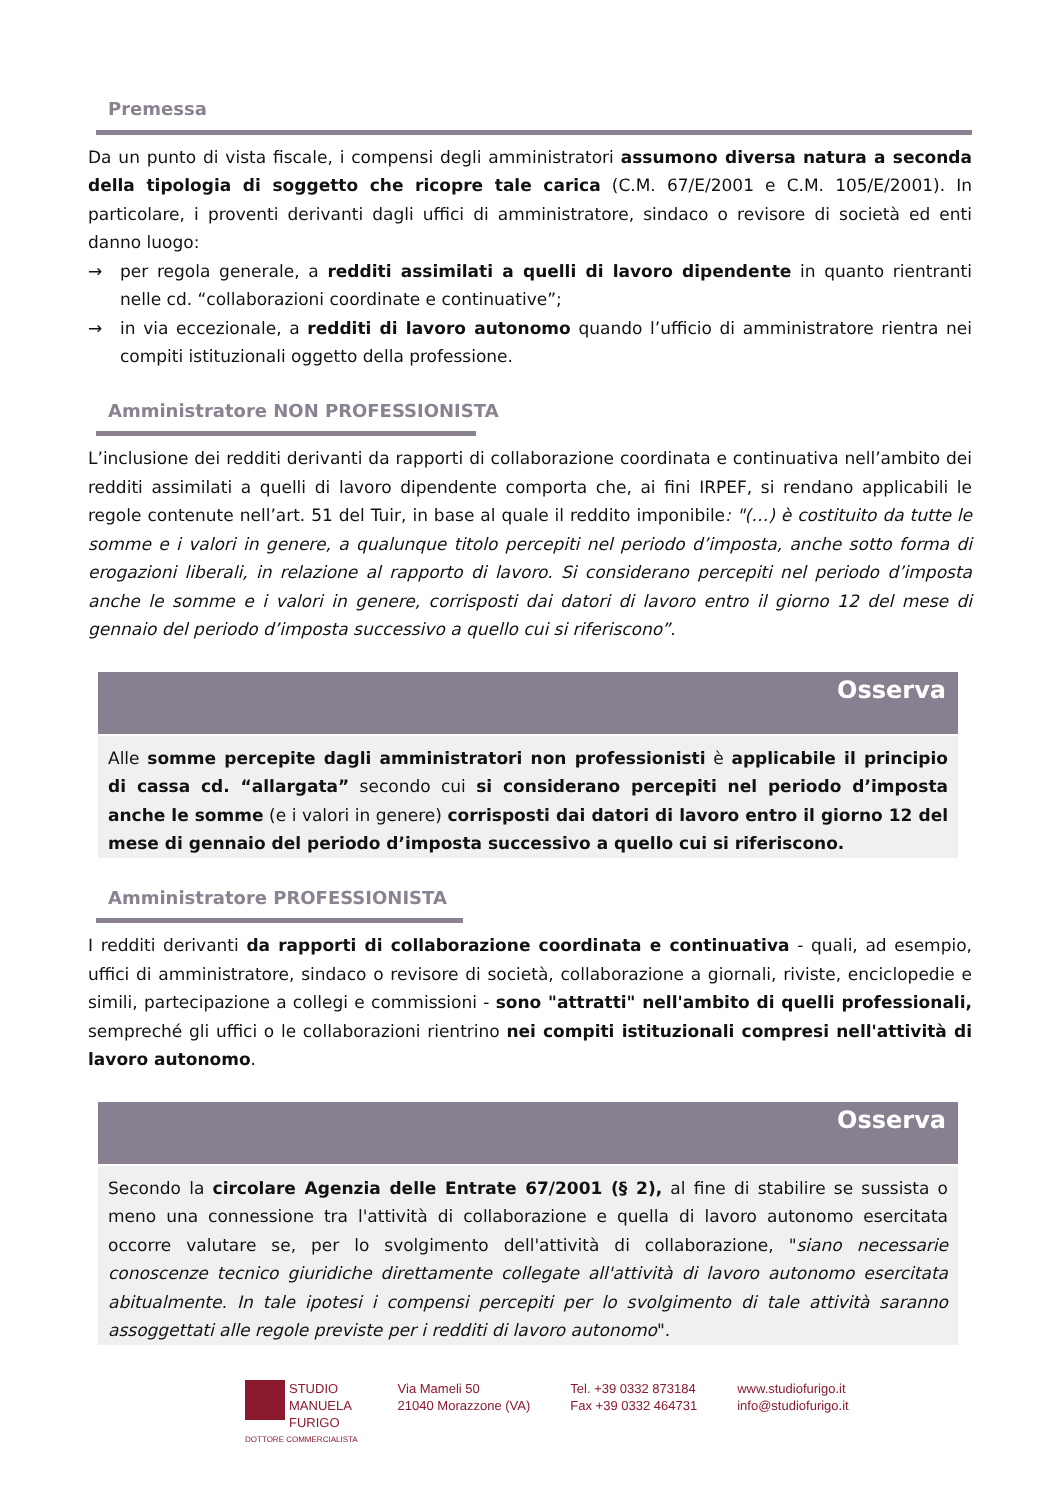Premessa
Da un punto di vista fiscale, i compensi degli amministratori assumono diversa natura a seconda della tipologia di soggetto che ricopre tale carica (C.M. 67/E/2001 e C.M. 105/E/2001). In particolare, i proventi derivanti dagli uffici di amministratore, sindaco o revisore di società ed enti danno luogo:
→ per regola generale, a redditi assimilati a quelli di lavoro dipendente in quanto rientranti nelle cd. “collaborazioni coordinate e continuative”;
→ in via eccezionale, a redditi di lavoro autonomo quando l’ufficio di amministratore rientra nei compiti istituzionali oggetto della professione.
Amministratore NON PROFESSIONISTA
L’inclusione dei redditi derivanti da rapporti di collaborazione coordinata e continuativa nell’ambito dei redditi assimilati a quelli di lavoro dipendente comporta che, ai fini IRPEF, si rendano applicabili le regole contenute nell’art. 51 del Tuir, in base al quale il reddito imponibile: "(…) è costituito da tutte le somme e i valori in genere, a qualunque titolo percepiti nel periodo d’imposta, anche sotto forma di erogazioni liberali, in relazione al rapporto di lavoro. Si considerano percepiti nel periodo d’imposta anche le somme e i valori in genere, corrisposti dai datori di lavoro entro il giorno 12 del mese di gennaio del periodo d’imposta successivo a quello cui si riferiscono”.
Osserva
Alle somme percepite dagli amministratori non professionisti è applicabile il principio di cassa cd. “allargata” secondo cui si considerano percepiti nel periodo d’imposta anche le somme (e i valori in genere) corrisposti dai datori di lavoro entro il giorno 12 del mese di gennaio del periodo d’imposta successivo a quello cui si riferiscono.
Amministratore PROFESSIONISTA
I redditi derivanti da rapporti di collaborazione coordinata e continuativa - quali, ad esempio, uffici di amministratore, sindaco o revisore di società, collaborazione a giornali, riviste, enciclopedie e simili, partecipazione a collegi e commissioni - sono "attratti" nell'ambito di quelli professionali, sempreché gli uffici o le collaborazioni rientrino nei compiti istituzionali compresi nell'attività di lavoro autonomo.
Osserva
Secondo la circolare Agenzia delle Entrate 67/2001 (§ 2), al fine di stabilire se sussista o meno una connessione tra l'attività di collaborazione e quella di lavoro autonomo esercitata occorre valutare se, per lo svolgimento dell'attività di collaborazione, "siano necessarie conoscenze tecnico giuridiche direttamente collegate all'attività di lavoro autonomo esercitata abitualmente. In tale ipotesi i compensi percepiti per lo svolgimento di tale attività saranno assoggettati alle regole previste per i redditi di lavoro autonomo".
STUDIO
MANUELA
FURIGO
DOTTORE COMMERCIALISTA
Via Mameli 50
21040 Morazzone (VA)
Tel. +39 0332 873184
Fax +39 0332 464731
www.studiofurigo.it
info@studiofurigo.it